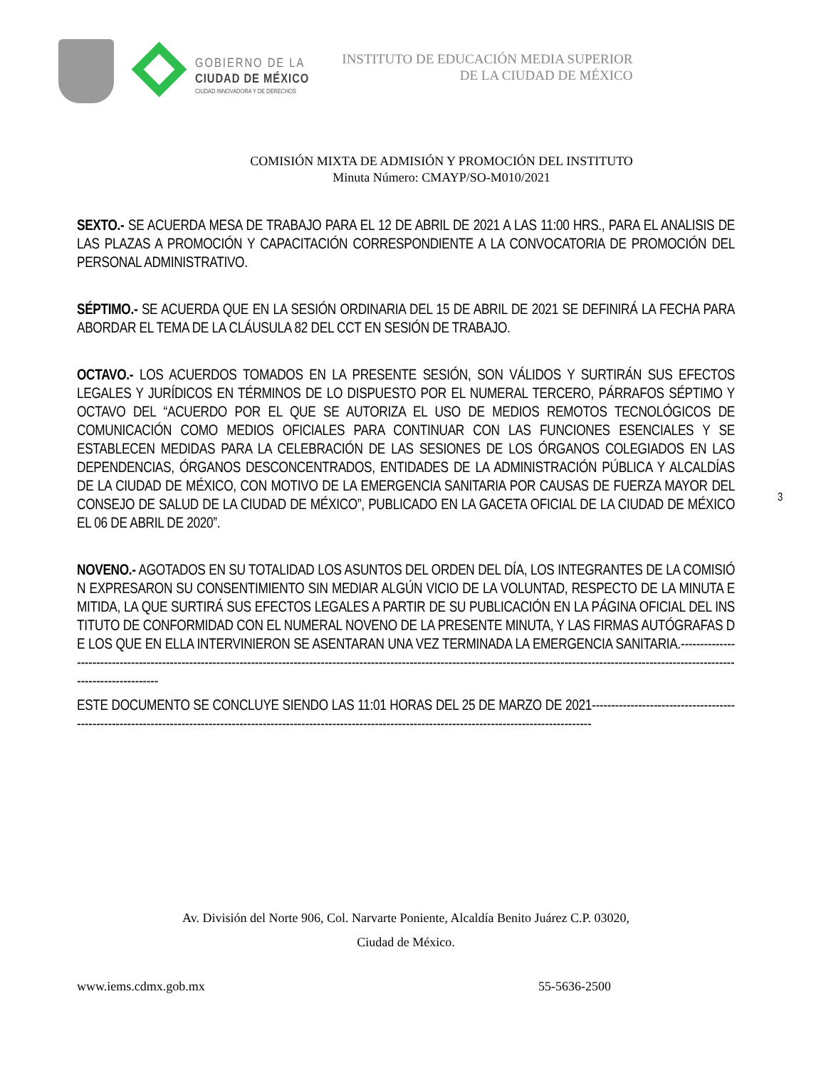GOBIERNO DE LA
CIUDAD DE MÉXICO
CIUDAD INNOVADORA Y DE DERECHOS
INSTITUTO DE EDUCACIÓN MEDIA SUPERIOR
DE LA CIUDAD DE MÉXICO
COMISIÓN MIXTA DE ADMISIÓN Y PROMOCIÓN DEL INSTITUTO
Minuta Número: CMAYP/SO-M010/2021
SEXTO.- SE ACUERDA MESA DE TRABAJO PARA EL 12 DE ABRIL DE 2021 A LAS 11:00 HRS., PARA EL ANALISIS DE LAS PLAZAS A PROMOCIÓN Y CAPACITACIÓN CORRESPONDIENTE A LA CONVOCATORIA DE PROMOCIÓN DEL PERSONAL ADMINISTRATIVO.
SÉPTIMO.- SE ACUERDA QUE EN LA SESIÓN ORDINARIA DEL 15 DE ABRIL DE 2021 SE DEFINIRÁ LA FECHA PARA ABORDAR EL TEMA DE LA CLÁUSULA 82 DEL CCT EN SESIÓN DE TRABAJO.
OCTAVO.- LOS ACUERDOS TOMADOS EN LA PRESENTE SESIÓN, SON VÁLIDOS Y SURTIRÁN SUS EFECTOS LEGALES Y JURÍDICOS EN TÉRMINOS DE LO DISPUESTO POR EL NUMERAL TERCERO, PÁRRAFOS SÉPTIMO Y OCTAVO DEL “ACUERDO POR EL QUE SE AUTORIZA EL USO DE MEDIOS REMOTOS TECNOLÓGICOS DE COMUNICACIÓN COMO MEDIOS OFICIALES PARA CONTINUAR CON LAS FUNCIONES ESENCIALES Y SE ESTABLECEN MEDIDAS PARA LA CELEBRACIÓN DE LAS SESIONES DE LOS ÓRGANOS COLEGIADOS EN LAS DEPENDENCIAS, ÓRGANOS DESCONCENTRADOS, ENTIDADES DE LA ADMINISTRACIÓN PÚBLICA Y ALCALDÍAS DE LA CIUDAD DE MÉXICO, CON MOTIVO DE LA EMERGENCIA SANITARIA POR CAUSAS DE FUERZA MAYOR DEL CONSEJO DE SALUD DE LA CIUDAD DE MÉXICO”, PUBLICADO EN LA GACETA OFICIAL DE LA CIUDAD DE MÉXICO EL 06 DE ABRIL DE 2020”.
NOVENO.- AGOTADOS EN SU TOTALIDAD LOS ASUNTOS DEL ORDEN DEL DÍA, LOS INTEGRANTES DE LA COMISIÓN EXPRESARON SU CONSENTIMIENTO SIN MEDIAR ALGÚN VICIO DE LA VOLUNTAD, RESPECTO DE LA MINUTA EMITIDA, LA QUE SURTIRÁ SUS EFECTOS LEGALES A PARTIR DE SU PUBLICACIÓN EN LA PÁGINA OFICIAL DEL INSTITUTO DE CONFORMIDAD CON EL NUMERAL NOVENO DE LA PRESENTE MINUTA, Y LAS FIRMAS AUTÓGRAFAS DE LOS QUE EN ELLA INTERVINIERON SE ASENTARAN UNA VEZ TERMINADA LA EMERGENCIA SANITARIA.-------------------------------------------------------------------------------------------------------------------------------------------------------------------------------------------------------------
ESTE DOCUMENTO SE CONCLUYE SIENDO LAS 11:01 HORAS DEL 25 DE MARZO DE 2021--------------------------------------------------------------------------------------------------------------------------------------------------------------------------
3
Av. División del Norte 906, Col. Narvarte Poniente, Alcaldía Benito Juárez C.P. 03020,
Ciudad de México.
www.iems.cdmx.gob.mx 55-5636-2500